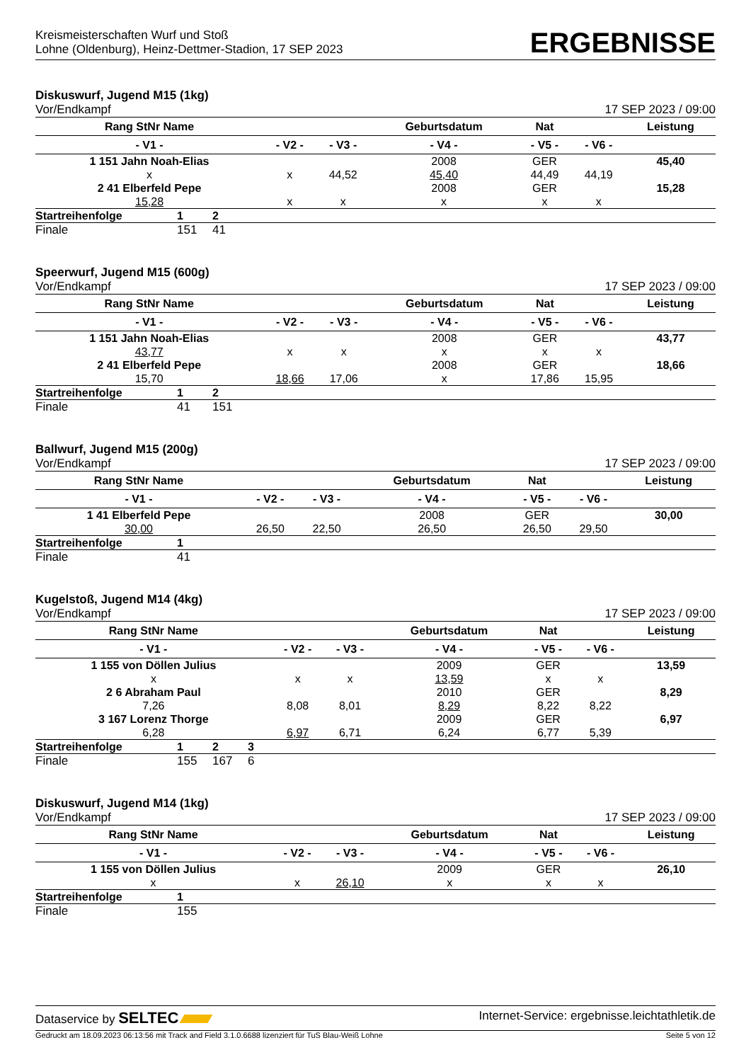Kreismeisterschaften Wurf und Stoß
Lohne (Oldenburg), Heinz-Dettmer-Stadion, 17 SEP 2023
ERGEBNISSE
Diskuswurf, Jugend M15 (1kg)
Vor/Endkampf 17 SEP 2023 / 09:00
| Rang StNr Name | | | Geburtsdatum | Nat | | Leistung |
| --- | --- | --- | --- | --- | --- | --- |
| - V1 - | - V2 - | - V3 - | - V4 - | - V5 - | - V6 - | |
| 1 151 Jahn Noah-Elias | | | 2008 | GER | | 45,40 |
| x | x | 44,52 | 45,40 | 44,49 | 44,19 | |
| 2 41 Elberfeld Pepe | | | 2008 | GER | | 15,28 |
| 15,28 | x | x | x | x | x | |
| Startreihenfolge | 1 | 2 |
| Finale | 151 | 41 |
Speerwurf, Jugend M15 (600g)
Vor/Endkampf 17 SEP 2023 / 09:00
| Rang StNr Name | | | Geburtsdatum | Nat | | Leistung |
| --- | --- | --- | --- | --- | --- | --- |
| - V1 - | - V2 - | - V3 - | - V4 - | - V5 - | - V6 - | |
| 1 151 Jahn Noah-Elias | | | 2008 | GER | | 43,77 |
| 43,77 | x | x | x | x | x | |
| 2 41 Elberfeld Pepe | | | 2008 | GER | | 18,66 |
| 15,70 | 18,66 | 17,06 | x | 17,86 | 15,95 | |
| Startreihenfolge | 1 | 2 |
| Finale | 41 | 151 |
Ballwurf, Jugend M15 (200g)
Vor/Endkampf 17 SEP 2023 / 09:00
| Rang StNr Name | | | Geburtsdatum | Nat | | Leistung |
| --- | --- | --- | --- | --- | --- | --- |
| - V1 - | - V2 - | - V3 - | - V4 - | - V5 - | - V6 - | |
| 1 41 Elberfeld Pepe | | | 2008 | GER | | 30,00 |
| 30,00 | 26,50 | 22,50 | 26,50 | 26,50 | 29,50 | |
| Startreihenfolge | 1 |
| Finale | 41 |
Kugelstoß, Jugend M14 (4kg)
Vor/Endkampf 17 SEP 2023 / 09:00
| Rang StNr Name | | | Geburtsdatum | Nat | | Leistung |
| --- | --- | --- | --- | --- | --- | --- |
| - V1 - | - V2 - | - V3 - | - V4 - | - V5 - | - V6 - | |
| 1 155 von Döllen Julius | | | 2009 | GER | | 13,59 |
| x | x | x | 13,59 | x | x | |
| 2 6 Abraham Paul | | | 2010 | GER | | 8,29 |
| 7,26 | 8,08 | 8,01 | 8,29 | 8,22 | 8,22 | |
| 3 167 Lorenz Thorge | | | 2009 | GER | | 6,97 |
| 6,28 | 6,97 | 6,71 | 6,24 | 6,77 | 5,39 | |
| Startreihenfolge | 1 | 2 | 3 |
| Finale | 155 | 167 | 6 |
Diskuswurf, Jugend M14 (1kg)
Vor/Endkampf 17 SEP 2023 / 09:00
| Rang StNr Name | | | Geburtsdatum | Nat | | Leistung |
| --- | --- | --- | --- | --- | --- | --- |
| - V1 - | - V2 - | - V3 - | - V4 - | - V5 - | - V6 - | |
| 1 155 von Döllen Julius | | | 2009 | GER | | 26,10 |
| x | x | 26,10 | x | x | x | |
| Startreihenfolge | 1 |
| Finale | 155 |
Dataservice by SELTEC Internet-Service: ergebnisse.leichtathletik.de
Gedruckt am 18.09.2023 06:13:56 mit Track and Field 3.1.0.6688 lizenziert für TuS Blau-Weiß Lohne Seite 5 von 12